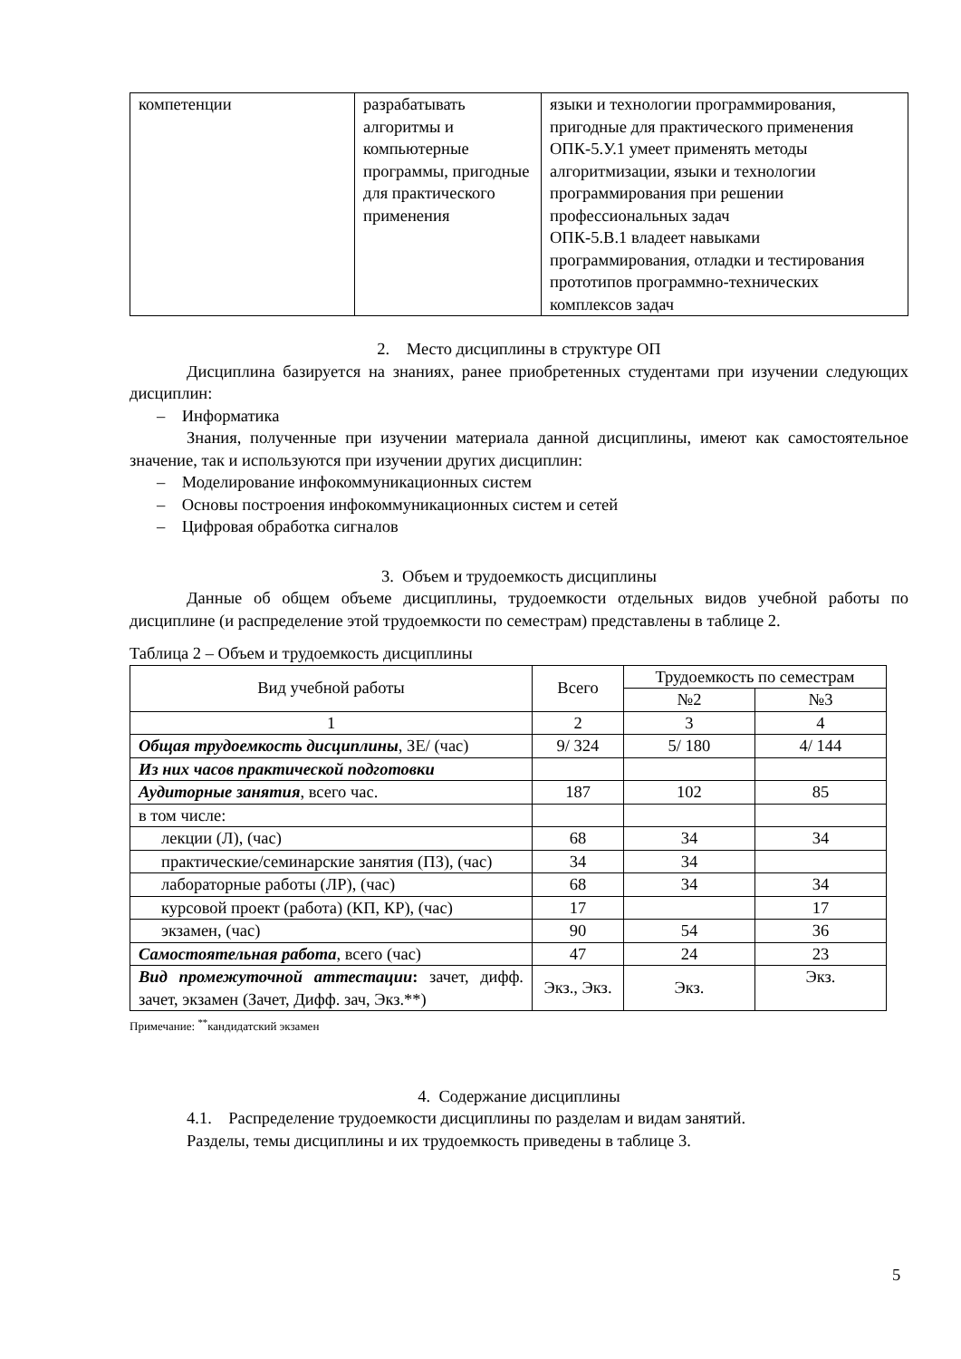| компетенции | разрабатывать алгоритмы и компьютерные программы, пригодные для практического применения | языки и технологии программирования, пригодные для практического применения ОПК-5.У.1 умеет применять методы алгоритмизации, языки и технологии программирования при решении профессиональных задач ОПК-5.В.1 владеет навыками программирования, отладки и тестирования прототипов программно-технических комплексов задач |
2. Место дисциплины в структуре ОП
Дисциплина базируется на знаниях, ранее приобретенных студентами при изучении следующих дисциплин:
– Информатика
Знания, полученные при изучении материала данной дисциплины, имеют как самостоятельное значение, так и используются при изучении других дисциплин:
– Моделирование инфокоммуникационных систем
– Основы построения инфокоммуникационных систем и сетей
– Цифровая обработка сигналов
3. Объем и трудоемкость дисциплины
Данные об общем объеме дисциплины, трудоемкости отдельных видов учебной работы по дисциплине (и распределение этой трудоемкости по семестрам) представлены в таблице 2.
Таблица 2 – Объем и трудоемкость дисциплины
| Вид учебной работы | Всего | Трудоемкость по семестрам | |
| --- | --- | --- | --- |
| | | №2 | №3 |
| 1 | 2 | 3 | 4 |
| Общая трудоемкость дисциплины , ЗЕ/ (час) | 9/ 324 | 5/ 180 | 4/ 144 |
| Из них часов практической подготовки | | | |
| Аудиторные занятия , всего час. | 187 | 102 | 85 |
| в том числе: | | | |
| лекции (Л), (час) | 68 | 34 | 34 |
| практические/семинарские занятия (ПЗ), (час) | 34 | 34 | |
| лабораторные работы (ЛР), (час) | 68 | 34 | 34 |
| курсовой проект (работа) (КП, КР), (час) | 17 | | 17 |
| экзамен, (час) | 90 | 54 | 36 |
| Самостоятельная работа , всего (час) | 47 | 24 | 23 |
| Вид промежуточной аттестации : зачет, дифф. зачет, экзамен (Зачет, Дифф. зач, Экз.**) | Экз., Экз. | Экз. | Экз. |
Примечание: <sup>**</sup>кандидатский экзамен
4. Содержание дисциплины
4.1. Распределение трудоемкости дисциплины по разделам и видам занятий.
Разделы, темы дисциплины и их трудоемкость приведены в таблице 3.
5